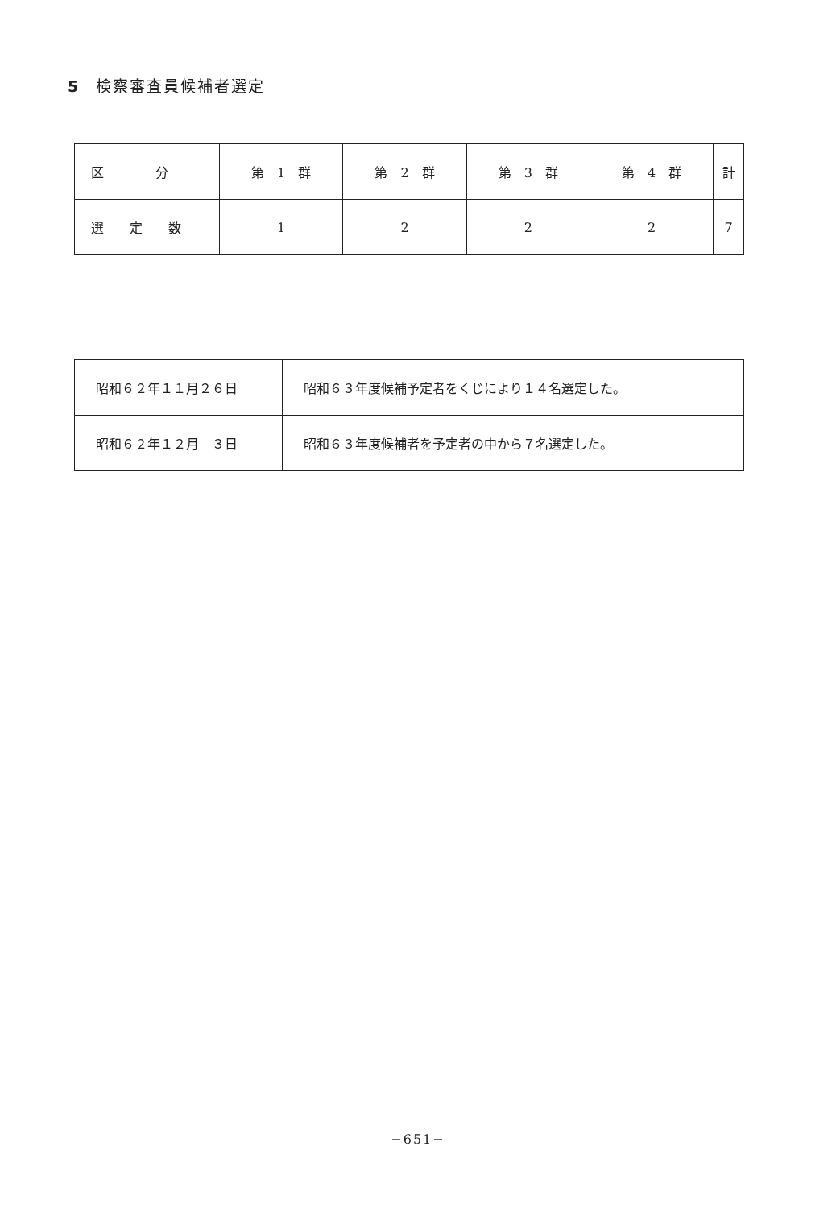5 検察審査員候補者選定
| 区 分 | 第 1 群 | 第 2 群 | 第 3 群 | 第 4 群 | 計 |
| 選 定 数 | 1 | 2 | 2 | 2 | 7 |
| 昭和６２年１１月２６日 | 昭和６３年度候補予定者をくじにより１４名選定した。 |
| 昭和６２年１２月 ３日 | 昭和６３年度候補者を予定者の中から７名選定した。 |
−651−